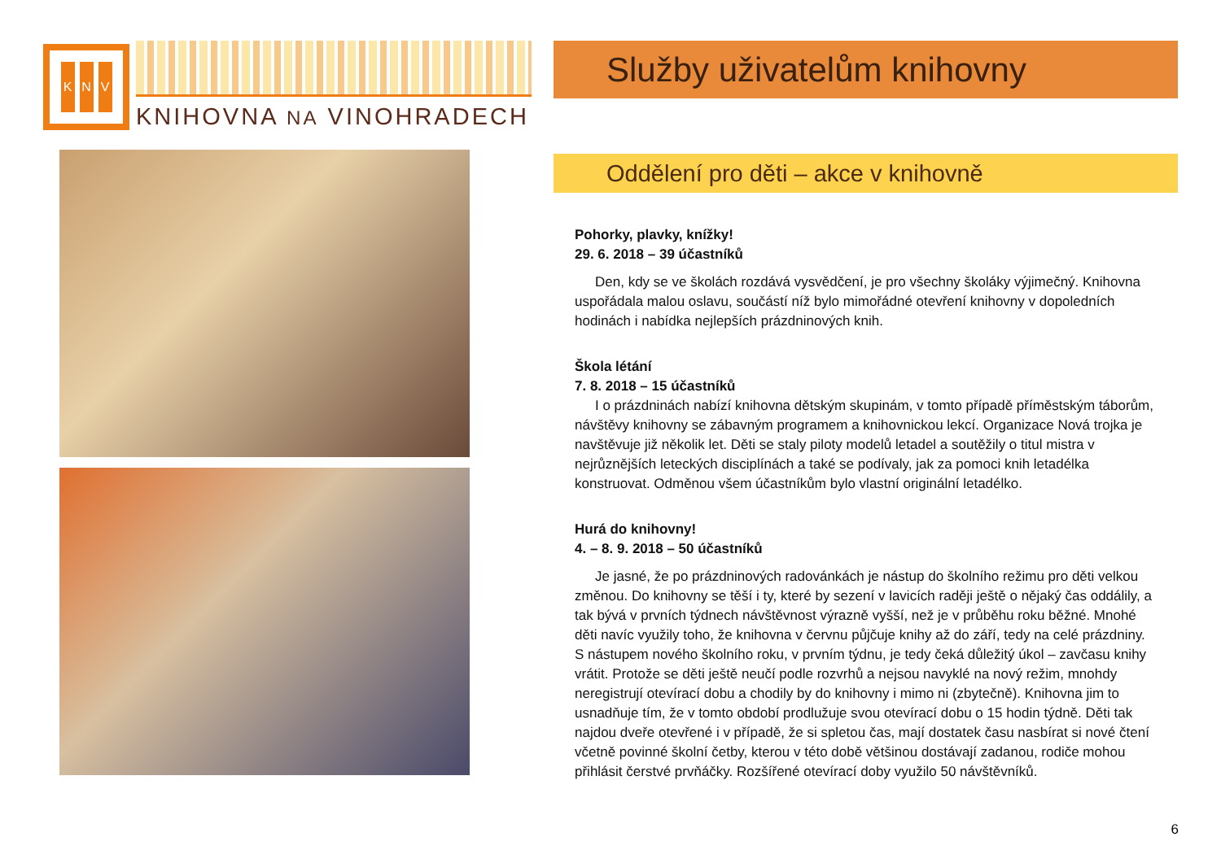K N V
KNIHOVNA NA VINOHRADECH
Služby uživatelům knihovny
Oddělení pro děti – akce v knihovně
Pohorky, plavky, knížky!
29. 6. 2018 – 39 účastníků
Den, kdy se ve školách rozdává vysvědčení, je pro všechny školáky výjimečný. Knihovna uspořádala malou oslavu, součástí níž bylo mimořádné otevření knihovny v dopoledních hodinách i nabídka nejlepších prázdninových knih.
Škola létání
7. 8. 2018 – 15 účastníků
I o prázdninách nabízí knihovna dětským skupinám, v tomto případě příměstským táborům, návštěvy knihovny se zábavným programem a knihovnickou lekcí. Organizace Nová trojka je navštěvuje již několik let. Děti se staly piloty modelů letadel a soutěžily o titul mistra v nejrůznějších leteckých disciplínách a také se podívaly, jak za pomoci knih letadélka konstruovat. Odměnou všem účastníkům bylo vlastní originální letadélko.
Hurá do knihovny!
4. – 8. 9. 2018 – 50 účastníků
Je jasné, že po prázdninových radovánkách je nástup do školního režimu pro děti velkou změnou. Do knihovny se těší i ty, které by sezení v lavicích raději ještě o nějaký čas oddálily, a tak bývá v prvních týdnech návštěvnost výrazně vyšší, než je v průběhu roku běžné. Mnohé děti navíc využily toho, že knihovna v červnu půjčuje knihy až do září, tedy na celé prázdniny. S nástupem nového školního roku, v prvním týdnu, je tedy čeká důležitý úkol – zavčasu knihy vrátit. Protože se děti ještě neučí podle rozvrhů a nejsou navyklé na nový režim, mnohdy neregistrují otevírací dobu a chodily by do knihovny i mimo ni (zbytečně). Knihovna jim to usnadňuje tím, že v tomto období prodlužuje svou otevírací dobu o 15 hodin týdně. Děti tak najdou dveře otevřené i v případě, že si spletou čas, mají dostatek času nasbírat si nové čtení včetně povinné školní četby, kterou v této době většinou dostávají zadanou, rodiče mohou přihlásit čerstvé prvňáčky. Rozšířené otevírací doby využilo 50 návštěvníků.
6